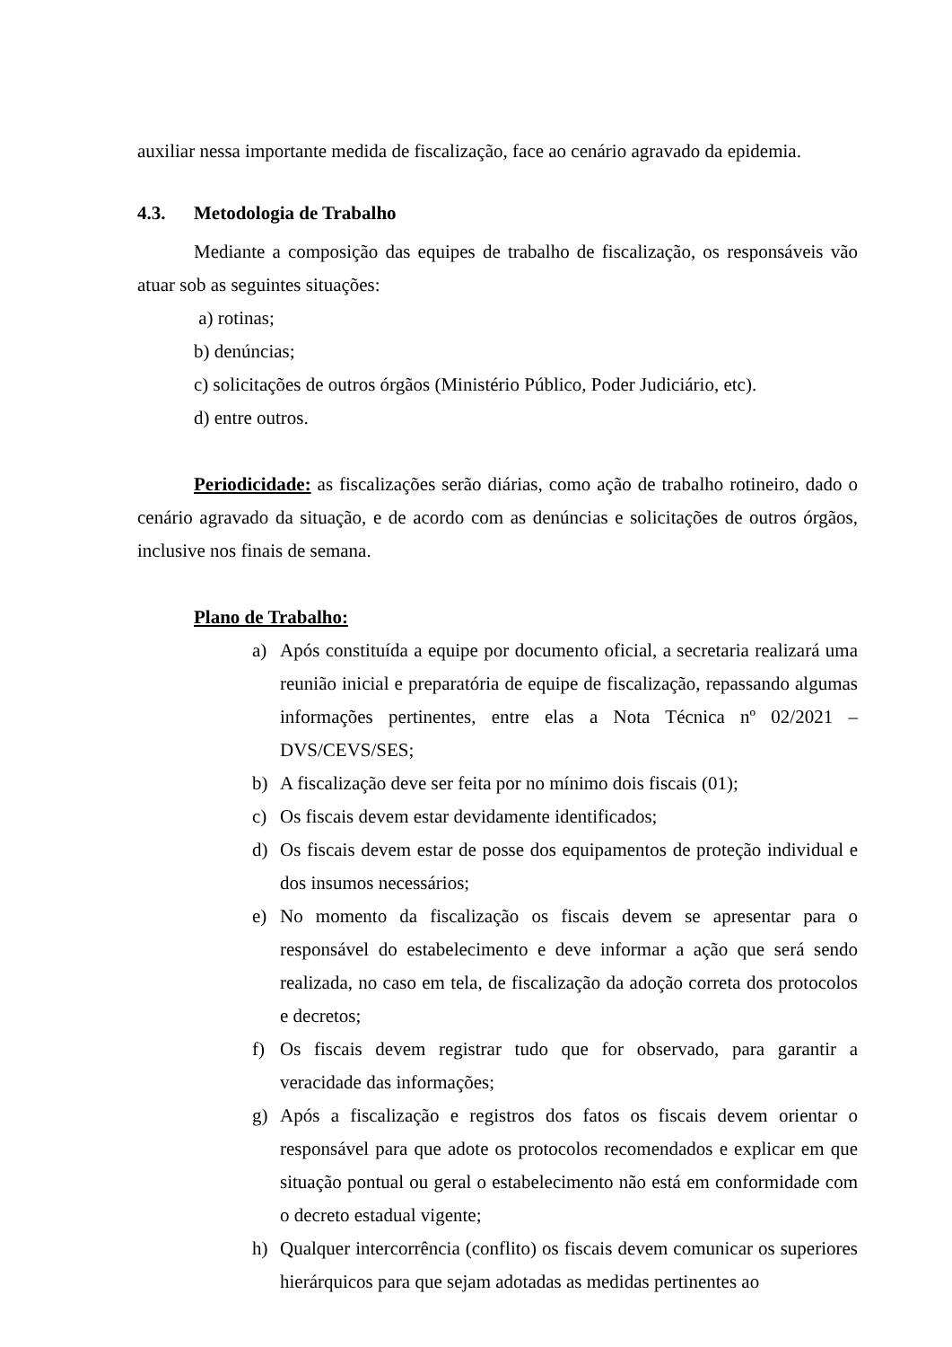auxiliar nessa importante medida de fiscalização, face ao cenário agravado da epidemia.
4.3. Metodologia de Trabalho
Mediante a composição das equipes de trabalho de fiscalização, os responsáveis vão atuar sob as seguintes situações:
a) rotinas;
b) denúncias;
c) solicitações de outros órgãos (Ministério Público, Poder Judiciário, etc).
d) entre outros.
Periodicidade: as fiscalizações serão diárias, como ação de trabalho rotineiro, dado o cenário agravado da situação, e de acordo com as denúncias e solicitações de outros órgãos, inclusive nos finais de semana.
Plano de Trabalho:
a) Após constituída a equipe por documento oficial, a secretaria realizará uma reunião inicial e preparatória de equipe de fiscalização, repassando algumas informações pertinentes, entre elas a Nota Técnica nº 02/2021 – DVS/CEVS/SES;
b) A fiscalização deve ser feita por no mínimo dois fiscais (01);
c) Os fiscais devem estar devidamente identificados;
d) Os fiscais devem estar de posse dos equipamentos de proteção individual e dos insumos necessários;
e) No momento da fiscalização os fiscais devem se apresentar para o responsável do estabelecimento e deve informar a ação que será sendo realizada, no caso em tela, de fiscalização da adoção correta dos protocolos e decretos;
f) Os fiscais devem registrar tudo que for observado, para garantir a veracidade das informações;
g) Após a fiscalização e registros dos fatos os fiscais devem orientar o responsável para que adote os protocolos recomendados e explicar em que situação pontual ou geral o estabelecimento não está em conformidade com o decreto estadual vigente;
h) Qualquer intercorrência (conflito) os fiscais devem comunicar os superiores hierárquicos para que sejam adotadas as medidas pertinentes ao